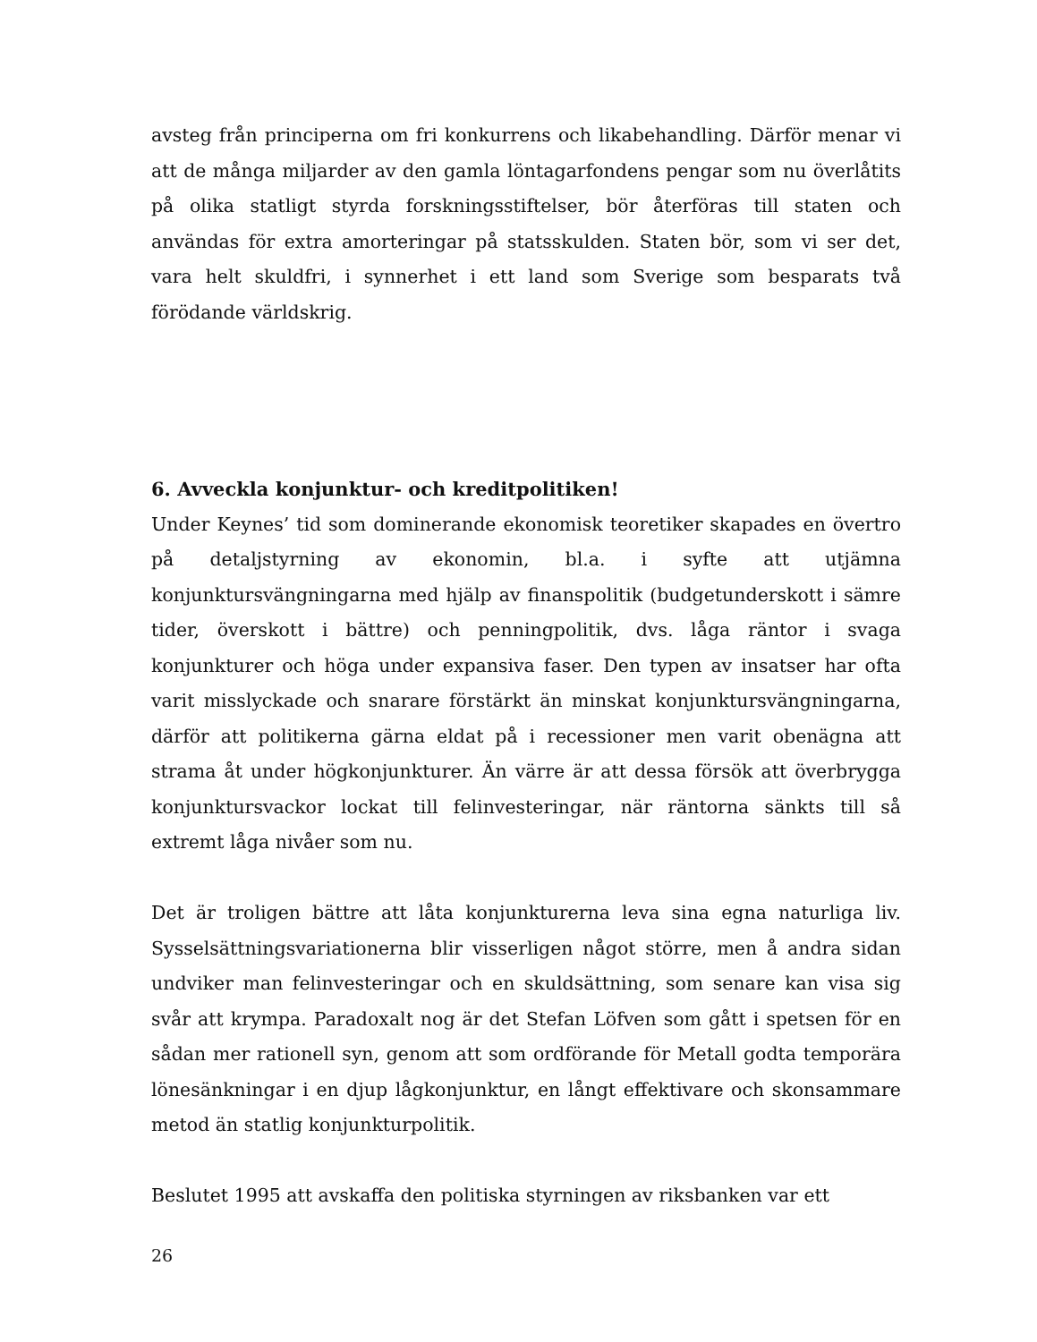avsteg från principerna om fri konkurrens och likabehandling. Därför menar vi att de många miljarder av den gamla löntagarfondens pengar som nu överlåtits på olika statligt styrda forskningsstiftelser, bör återföras till staten och användas för extra amorteringar på statsskulden. Staten bör, som vi ser det, vara helt skuldfri, i synnerhet i ett land som Sverige som besparats två förödande världskrig.
6. Avveckla konjunktur- och kreditpolitiken!
Under Keynes’ tid som dominerande ekonomisk teoretiker skapades en övertro på detaljstyrning av ekonomin, bl.a. i syfte att utjämna konjunktursvängningarna med hjälp av finanspolitik (budgetunderskott i sämre tider, överskott i bättre) och penningpolitik, dvs. låga räntor i svaga konjunkturer och höga under expansiva faser. Den typen av insatser har ofta varit misslyckade och snarare förstärkt än minskat konjunktursvängningarna, därför att politikerna gärna eldat på i recessioner men varit obenägna att strama åt under högkonjunkturer. Än värre är att dessa försök att överbrygga konjunktursvackor lockat till felinvesteringar, när räntorna sänkts till så extremt låga nivåer som nu.
Det är troligen bättre att låta konjunkturerna leva sina egna naturliga liv. Sysselsättningsvariationerna blir visserligen något större, men å andra sidan undviker man felinvesteringar och en skuldsättning, som senare kan visa sig svår att krympa. Paradoxalt nog är det Stefan Löfven som gått i spetsen för en sådan mer rationell syn, genom att som ordförande för Metall godta temporära lönesänkningar i en djup lågkonjunktur, en långt effektivare och skonsammare metod än statlig konjunkturpolitik.
Beslutet 1995 att avskaffa den politiska styrningen av riksbanken var ett
26